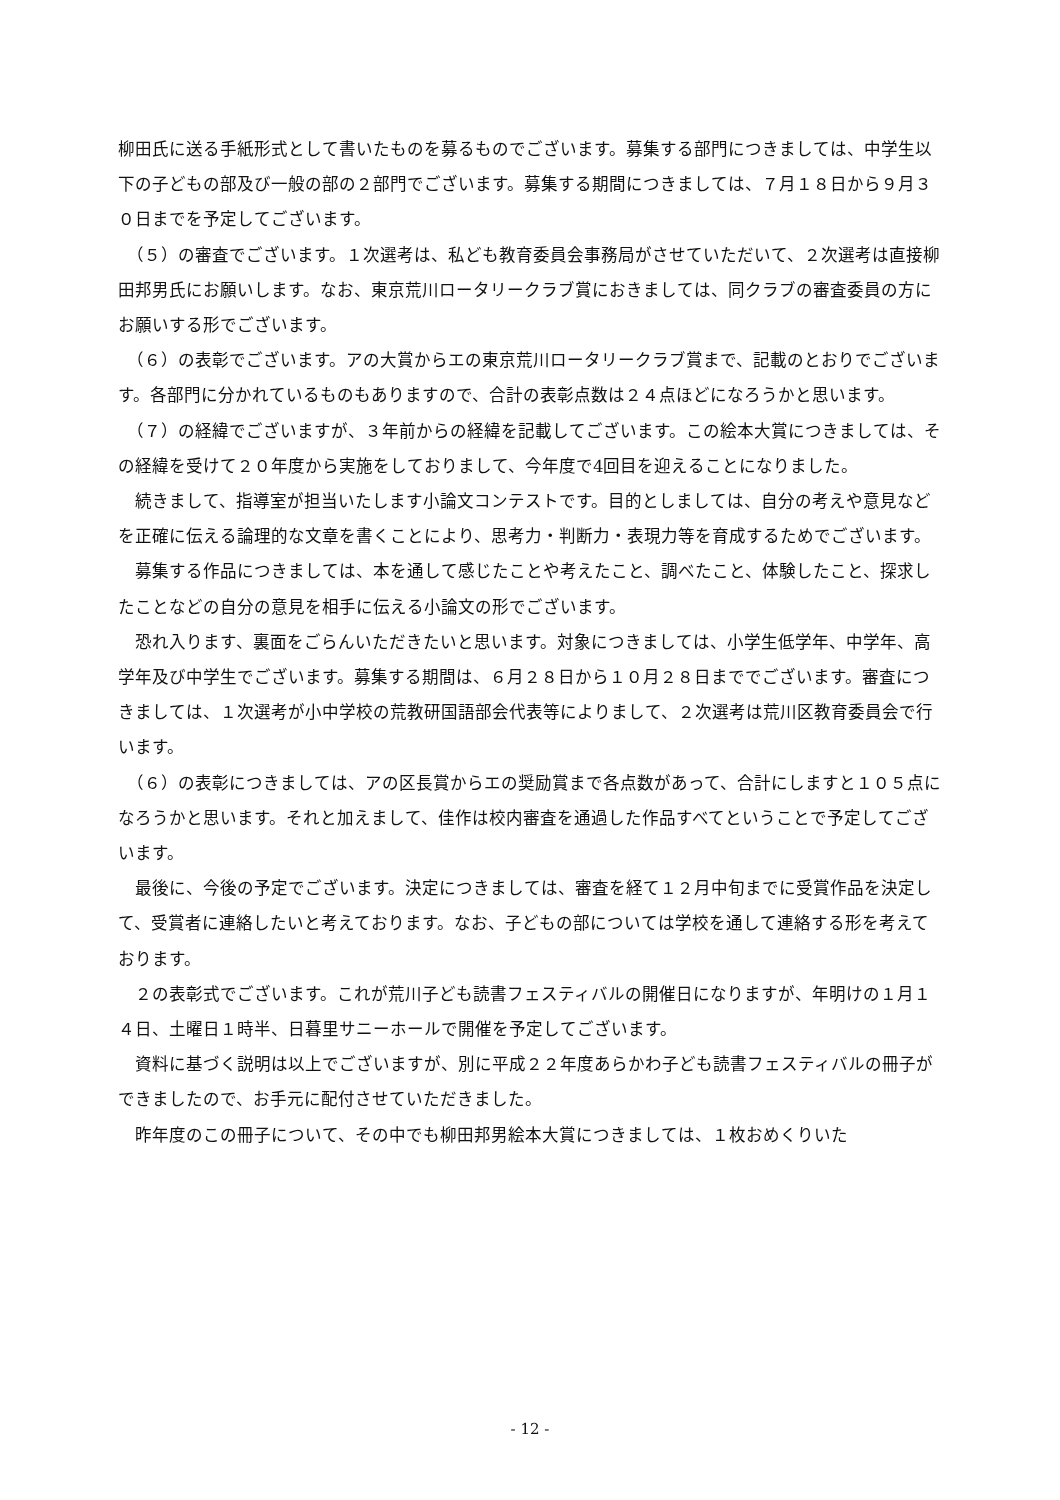柳田氏に送る手紙形式として書いたものを募るものでございます。募集する部門につきましては、中学生以下の子どもの部及び一般の部の２部門でございます。募集する期間につきましては、７月１８日から９月３０日までを予定してございます。
　（５）の審査でございます。１次選考は、私ども教育委員会事務局がさせていただいて、２次選考は直接柳田邦男氏にお願いします。なお、東京荒川ロータリークラブ賞におきましては、同クラブの審査委員の方にお願いする形でございます。
　（６）の表彰でございます。アの大賞からエの東京荒川ロータリークラブ賞まで、記載のとおりでございます。各部門に分かれているものもありますので、合計の表彰点数は２４点ほどになろうかと思います。
　（７）の経緯でございますが、３年前からの経緯を記載してございます。この絵本大賞につきましては、その経緯を受けて２０年度から実施をしておりまして、今年度で4回目を迎えることになりました。
　続きまして、指導室が担当いたします小論文コンテストです。目的としましては、自分の考えや意見などを正確に伝える論理的な文章を書くことにより、思考力・判断力・表現力等を育成するためでございます。
　募集する作品につきましては、本を通して感じたことや考えたこと、調べたこと、体験したこと、探求したことなどの自分の意見を相手に伝える小論文の形でございます。
　恐れ入ります、裏面をごらんいただきたいと思います。対象につきましては、小学生低学年、中学年、高学年及び中学生でございます。募集する期間は、６月２８日から１０月２８日まででございます。審査につきましては、１次選考が小中学校の荒教研国語部会代表等によりまして、２次選考は荒川区教育委員会で行います。
　（６）の表彰につきましては、アの区長賞からエの奨励賞まで各点数があって、合計にしますと１０５点になろうかと思います。それと加えまして、佳作は校内審査を通過した作品すべてということで予定してございます。
　最後に、今後の予定でございます。決定につきましては、審査を経て１２月中旬までに受賞作品を決定して、受賞者に連絡したいと考えております。なお、子どもの部については学校を通して連絡する形を考えております。
　２の表彰式でございます。これが荒川子ども読書フェスティバルの開催日になりますが、年明けの１月１４日、土曜日１時半、日暮里サニーホールで開催を予定してございます。
　資料に基づく説明は以上でございますが、別に平成２２年度あらかわ子ども読書フェスティバルの冊子ができましたので、お手元に配付させていただきました。
　昨年度のこの冊子について、その中でも柳田邦男絵本大賞につきましては、１枚おめくりいた
- 12 -